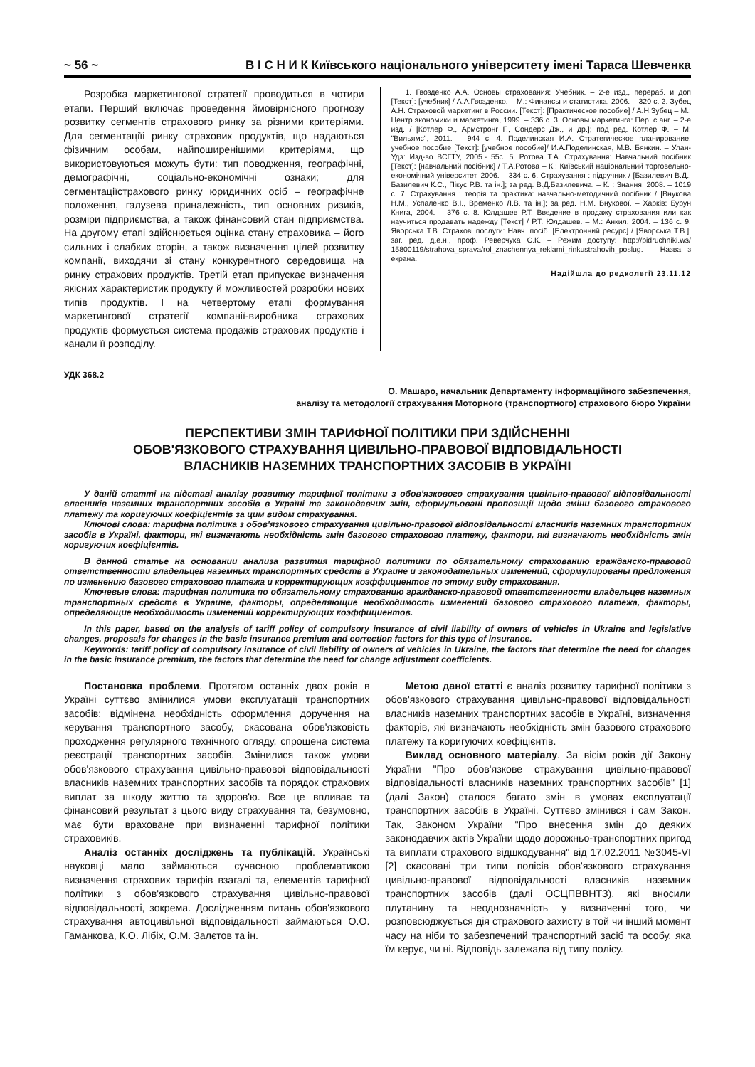~ 56 ~ В І С Н И К Київського національного університету імені Тараса Шевченка
Розробка маркетингової стратегії проводиться в чотири етапи. Перший включає проведення ймовірнісного прогнозу розвитку сегментів страхового ринку за різними критеріями. Для сегментаціїі ринку страхових продуктів, що надаються фізичним особам, найпоширенішими критеріями, що використовуються можуть бути: тип поводження, географічні, демографічні, соціально-економічні ознаки; для сегментаціїстрахового ринку юридичних осіб – географічне положення, галузева приналежність, тип основних ризиків, розміри підприємства, а також фінансовий стан підприємства. На другому етапі здійснюється оцінка стану страховика – його сильних і слабких сторін, а також визначення цілей розвитку компанії, виходячи зі стану конкурентного середовища на ринку страхових продуктів. Третій етап припускає визначення якісних характеристик продукту й можливостей розробки нових типів продуктів. І на четвертому етапі формування маркетингової стратегії компанії-виробника страхових продуктів формується система продажів страхових продуктів і канали її розподілу.
1. Гвозденко А.А. Основы страхования: Учебник. – 2-е изд., перераб. и доп [Текст]: [учебник] / А.А.Гвозденко. – М.: Финансы и статистика, 2006. – 320 с. 2. Зубец А.Н. Страховой маркетинг в России. [Текст]: [Практическое пособие] / А.Н.Зубец – М.: Центр экономики и маркетинга, 1999. – 336 с. 3. Основы маркетинга: Пер. с анг. – 2-е изд. / [Котлер Ф., Армстронг Г., Сондерс Дж., и др.]; под ред. Котлер Ф. – М: "Вильямс", 2011. – 944 с. 4. Поделинская И.А. Стратегическое планирование: учебное пособие [Текст]: [учебное пособие]/ И.А.Поделинская, М.В. Бянкин. – Улан-Удэ: Изд-во ВСГТУ, 2005.- 55с. 5. Ротова Т.А. Страхування: Навчальний посібник [Текст]: [навчальний посібник] / Т.А.Ротова – К.: Київський національний торговельно-економічний університет, 2006. – 334 с. 6. Страхування : підручник / [Базилевич В.Д., Базилевич К.С., Пікус Р.В. та ін.]; за ред. В.Д.Базилевича. – К. : Знання, 2008. – 1019 с. 7. Страхування : теорія та практика: навчально-методичний посібник / [Внукова Н.М., Успаленко В.І., Временко Л.В. та ін.]; за ред. Н.М. Внукової. – Харків: Бурун Книга, 2004. – 376 с. 8. Юлдашев Р.Т. Введение в продажу страхования или как научиться продавать надежду [Текст] / Р.Т. Юлдашев. – М.: Анкил, 2004. – 136 с. 9. Яворська Т.В. Страхові послуги: Навч. посіб. [Електронний ресурс] / [Яворська Т.В.]; заг. ред. д.е.н., проф. Реверчука С.К. – Режим доступу: http://pidruchniki.ws/ 15800119/strahova_sprava/rol_znachennya_reklami_rinkustrahovih_poslug. – Назва з екрана.
Надійшла до редколегії 23.11.12
УДК 368.2
О. Машаро, начальник Департаменту інформаційного забезпечення,
аналізу та методології страхування Моторного (транспортного) страхового бюро України
ПЕРСПЕКТИВИ ЗМІН ТАРИФНОЇ ПОЛІТИКИ ПРИ ЗДІЙСНЕННІ
ОБОВ'ЯЗКОВОГО СТРАХУВАННЯ ЦИВІЛЬНО-ПРАВОВОЇ ВІДПОВІДАЛЬНОСТІ
ВЛАСНИКІВ НАЗЕМНИХ ТРАНСПОРТНИХ ЗАСОБІВ В УКРАЇНІ
У даній статті на підставі аналізу розвитку тарифної політики з обов'язкового страхування цивільно-правової відповідальності власників наземних транспортних засобів в Україні та законодавчих змін, сформульовані пропозиції щодо зміни базового страхового платежу та коригуючих коефіцієнтів за цим видом страхування.
Ключові слова: тарифна політика з обов'язкового страхування цивільно-правової відповідальності власників наземних транспортних засобів в Україні, фактори, які визначають необхідність змін базового страхового платежу, фактори, які визначають необхідність змін коригуючих коефіцієнтів.
В данной статье на основании анализа развития тарифной политики по обязательному страхованию гражданско-правовой ответственности владельцев наземных транспортных средств в Украине и законодательных изменений, сформулированы предложения по изменению базового страхового платежа и корректирующих коэффициентов по этому виду страхования.
Ключевые слова: тарифная политика по обязательному страхованию гражданско-правовой ответственности владельцев наземных транспортных средств в Украине, факторы, определяющие необходимость изменений базового страхового платежа, факторы, определяющие необходимость изменений корректирующих коэффициентов.
In this paper, based on the analysis of tariff policy of compulsory insurance of civil liability of owners of vehicles in Ukraine and legislative changes, proposals for changes in the basic insurance premium and correction factors for this type of insurance.
Keywords: tariff policy of compulsory insurance of civil liability of owners of vehicles in Ukraine, the factors that determine the need for changes in the basic insurance premium, the factors that determine the need for change adjustment coefficients.
Постановка проблеми. Протягом останніх двох років в Україні суттєво змінилися умови експлуатації транспортних засобів: відмінена необхідність оформлення доручення на керування транспортного засобу, скасована обов'язковість проходження регулярного технічного огляду, спрощена система реєстрації транспортних засобів. Змінилися також умови обов'язкового страхування цивільно-правової відповідальності власників наземних транспортних засобів та порядок страхових виплат за шкоду життю та здоров'ю. Все це впливає та фінансовий результат з цього виду страхування та, безумовно, має бути враховане при визначенні тарифної політики страховиків.
Аналіз останніх досліджень та публікацій. Українські науковці мало займаються сучасною проблематикою визначення страхових тарифів взагалі та, елементів тарифної політики з обов'язкового страхування цивільно-правової відповідальності, зокрема. Дослідженням питань обов'язкового страхування автоцивільної відповідальності займаються О.О. Гаманкова, К.О. Лібіх, О.М. Залєтов та ін.
Метою даної статті є аналіз розвитку тарифної політики з обов'язкового страхування цивільно-правової відповідальності власників наземних транспортних засобів в Україні, визначення факторів, які визначають необхідність змін базового страхового платежу та коригуючих коефіцієнтів.
Виклад основного матеріалу. За вісім років дії Закону України "Про обов'язкове страхування цивільно-правової відповідальності власників наземних транспортних засобів" [1] (далі Закон) сталося багато змін в умовах експлуатації транспортних засобів в Україні. Суттєво змінився і сам Закон. Так, Законом України "Про внесення змін до деяких законодавчих актів України щодо дорожньо-транспортних пригод та виплати страхового відшкодування" від 17.02.2011 №3045-VI [2] скасовані три типи полісів обов'язкового страхування цивільно-правової відповідальності власників наземних транспортних засобів (далі ОСЦПВВНТЗ), які вносили плутанину та неоднозначність у визначенні того, чи розповсюджується дія страхового захисту в той чи інший момент часу на ніби то забезпечений транспортний засіб та особу, яка їм керує, чи ні. Відповідь залежала від типу полісу.